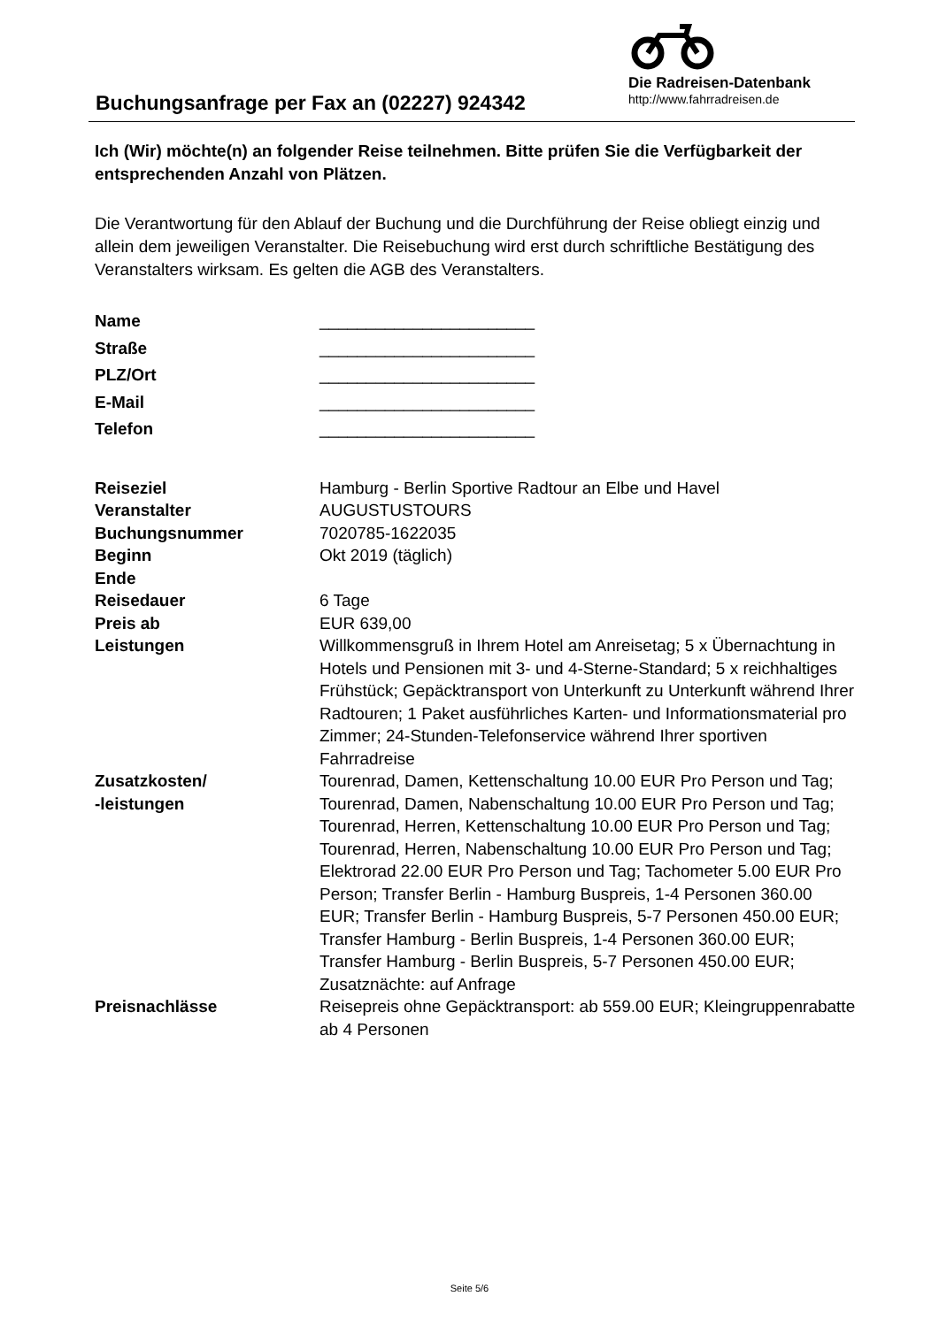Buchungsanfrage per Fax an (02227) 924342
Die Radreisen-Datenbank
http://www.fahrradreisen.de
Ich (Wir) möchte(n) an folgender Reise teilnehmen. Bitte prüfen Sie die Verfügbarkeit der entsprechenden Anzahl von Plätzen.
Die Verantwortung für den Ablauf der Buchung und die Durchführung der Reise obliegt einzig und allein dem jeweiligen Veranstalter. Die Reisebuchung wird erst durch schriftliche Bestätigung des Veranstalters wirksam. Es gelten die AGB des Veranstalters.
| Name | _______________________ |
| Straße | _______________________ |
| PLZ/Ort | _______________________ |
| E-Mail | _______________________ |
| Telefon | _______________________ |
| Reiseziel | Hamburg - Berlin Sportive Radtour an Elbe und Havel |
| Veranstalter | AUGUSTUSTOURS |
| Buchungsnummer | 7020785-1622035 |
| Beginn | Okt 2019 (täglich) |
| Ende | |
| Reisedauer | 6 Tage |
| Preis ab | EUR 639,00 |
| Leistungen | Willkommensgruß in Ihrem Hotel am Anreisetag; 5 x Übernachtung in Hotels und Pensionen mit 3- und 4-Sterne-Standard; 5 x reichhaltiges Frühstück; Gepäcktransport von Unterkunft zu Unterkunft während Ihrer Radtouren; 1 Paket ausführliches Karten- und Informationsmaterial pro Zimmer; 24-Stunden-Telefonservice während Ihrer sportiven Fahrradreise |
| Zusatzkosten/ -leistungen | Tourenrad, Damen, Kettenschaltung 10.00 EUR Pro Person und Tag; Tourenrad, Damen, Nabenschaltung 10.00 EUR Pro Person und Tag; Tourenrad, Herren, Kettenschaltung 10.00 EUR Pro Person und Tag; Tourenrad, Herren, Nabenschaltung 10.00 EUR Pro Person und Tag; Elektrorad 22.00 EUR Pro Person und Tag; Tachometer 5.00 EUR Pro Person; Transfer Berlin - Hamburg Buspreis, 1-4 Personen 360.00 EUR; Transfer Berlin - Hamburg Buspreis, 5-7 Personen 450.00 EUR; Transfer Hamburg - Berlin Buspreis, 1-4 Personen 360.00 EUR; Transfer Hamburg - Berlin Buspreis, 5-7 Personen 450.00 EUR; Zusatznächte: auf Anfrage |
| Preisnachlässe | Reisepreis ohne Gepäcktransport: ab 559.00 EUR; Kleingruppenrabatte ab 4 Personen |
Seite 5/6